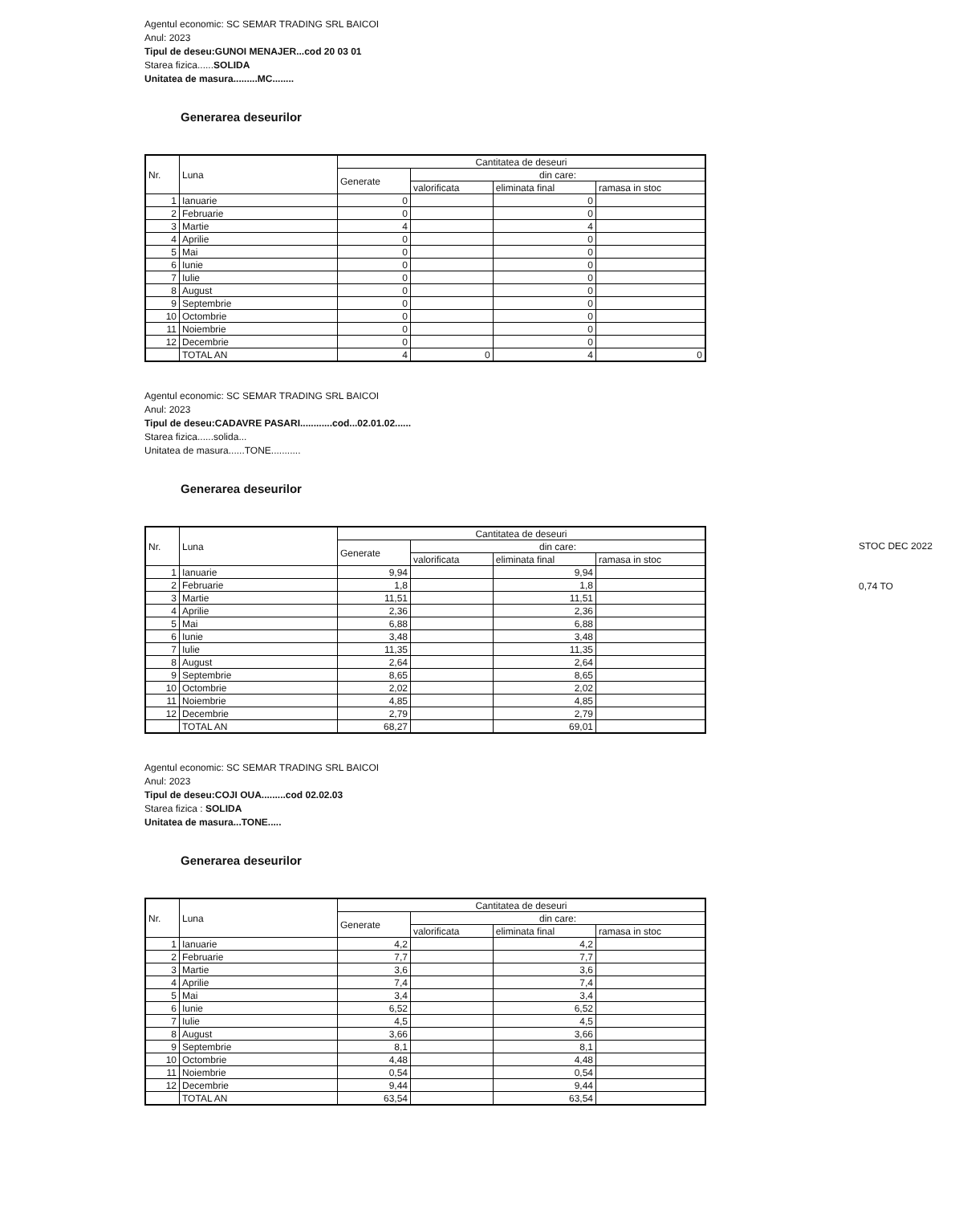Agentul economic: SC SEMAR TRADING SRL BAICOI
Anul: 2023
Tipul de deseu:GUNOI MENAJER...cod 20 03 01
Starea fizica......SOLIDA
Unitatea de masura.........MC........
Generarea deseurilor
| Nr. | Luna | Cantitatea de deseuri | | | |
| --- | --- | --- | --- | --- | --- |
| | | Generate | din care: | | |
| | | | valorificata | eliminata final | ramasa in stoc |
| 1 | Ianuarie | 0 | | 0 | |
| 2 | Februarie | 0 | | 0 | |
| 3 | Martie | 4 | | 4 | |
| 4 | Aprilie | 0 | | 0 | |
| 5 | Mai | 0 | | 0 | |
| 6 | Iunie | 0 | | 0 | |
| 7 | Iulie | 0 | | 0 | |
| 8 | August | 0 | | 0 | |
| 9 | Septembrie | 0 | | 0 | |
| 10 | Octombrie | 0 | | 0 | |
| 11 | Noiembrie | 0 | | 0 | |
| 12 | Decembrie | 0 | | 0 | |
| | TOTAL AN | 4 | 0 | 4 | 0 |
Agentul economic: SC SEMAR TRADING SRL BAICOI
Anul: 2023
Tipul de deseu:CADAVRE PASARI............cod...02.01.02......
Starea fizica......solida...
Unitatea de masura......TONE...........
Generarea deseurilor
STOC DEC 2022
0,74 TO
| Nr. | Luna | Cantitatea de deseuri | | | |
| --- | --- | --- | --- | --- | --- |
| | | Generate | din care: | | |
| | | | valorificata | eliminata final | ramasa in stoc |
| 1 | Ianuarie | 9,94 | | 9,94 | |
| 2 | Februarie | 1,8 | | 1,8 | |
| 3 | Martie | 11,51 | | 11,51 | |
| 4 | Aprilie | 2,36 | | 2,36 | |
| 5 | Mai | 6,88 | | 6,88 | |
| 6 | Iunie | 3,48 | | 3,48 | |
| 7 | Iulie | 11,35 | | 11,35 | |
| 8 | August | 2,64 | | 2,64 | |
| 9 | Septembrie | 8,65 | | 8,65 | |
| 10 | Octombrie | 2,02 | | 2,02 | |
| 11 | Noiembrie | 4,85 | | 4,85 | |
| 12 | Decembrie | 2,79 | | 2,79 | |
| | TOTAL AN | 68,27 | | 69,01 | |
Agentul economic: SC SEMAR TRADING SRL BAICOI
Anul: 2023
Tipul de deseu:COJI OUA.........cod 02.02.03
Starea fizica : SOLIDA
Unitatea de masura...TONE.....
Generarea deseurilor
| Nr. | Luna | Cantitatea de deseuri | | | |
| --- | --- | --- | --- | --- | --- |
| | | Generate | din care: | | |
| | | | valorificata | eliminata final | ramasa in stoc |
| 1 | Ianuarie | 4,2 | | 4,2 | |
| 2 | Februarie | 7,7 | | 7,7 | |
| 3 | Martie | 3,6 | | 3,6 | |
| 4 | Aprilie | 7,4 | | 7,4 | |
| 5 | Mai | 3,4 | | 3,4 | |
| 6 | Iunie | 6,52 | | 6,52 | |
| 7 | Iulie | 4,5 | | 4,5 | |
| 8 | August | 3,66 | | 3,66 | |
| 9 | Septembrie | 8,1 | | 8,1 | |
| 10 | Octombrie | 4,48 | | 4,48 | |
| 11 | Noiembrie | 0,54 | | 0,54 | |
| 12 | Decembrie | 9,44 | | 9,44 | |
| | TOTAL AN | 63,54 | | 63,54 | |